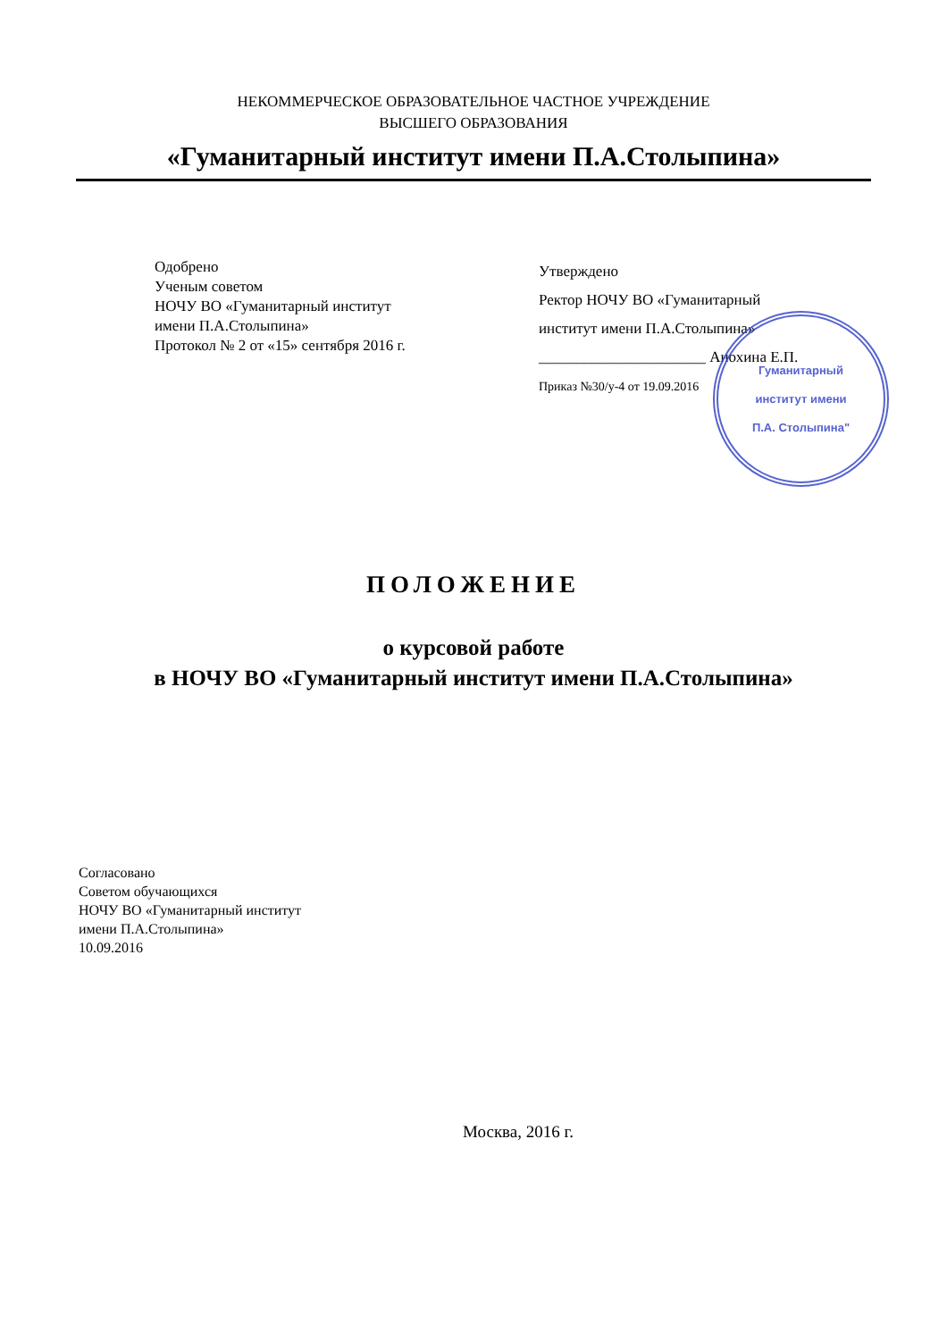НЕКОММЕРЧЕСКОЕ ОБРАЗОВАТЕЛЬНОЕ ЧАСТНОЕ УЧРЕЖДЕНИЕ
ВЫСШЕГО ОБРАЗОВАНИЯ
«Гуманитарный институт имени П.А.Столыпина»
Одобрено
Ученым советом
НОЧУ ВО «Гуманитарный институт
имени П.А.Столыпина»
Протокол № 2 от «15» сентября 2016 г.
Утверждено
Ректор НОЧУ ВО «Гуманитарный
институт имени П.А.Столыпина»
______________________ Анохина Е.П.
Приказ №30/у-4 от 19.09.2016
Гуманитарный
институт имени
П.А. Столыпина"
ПОЛОЖЕНИЕ
о курсовой работе
в НОЧУ ВО «Гуманитарный институт имени П.А.Столыпина»
Согласовано
Советом обучающихся
НОЧУ ВО «Гуманитарный институт
имени П.А.Столыпина»
10.09.2016
Москва, 2016 г.